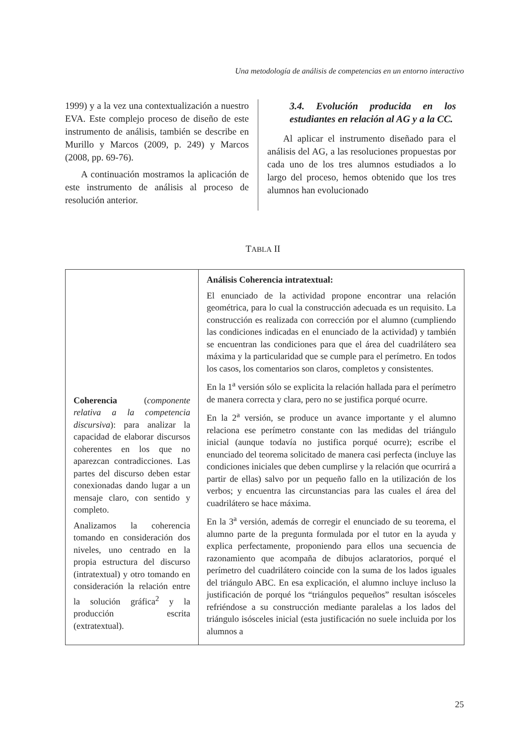Una metodología de análisis de competencias en un entorno interactivo
1999) y a la vez una contextualización a nuestro EVA. Este complejo proceso de diseño de este instrumento de análisis, también se describe en Murillo y Marcos (2009, p. 249) y Marcos (2008, pp. 69-76).
A continuación mostramos la aplicación de este instrumento de análisis al proceso de resolución anterior.
3.4. Evolución producida en los estudiantes en relación al AG y a la CC.
Al aplicar el instrumento diseñado para el análisis del AG, a las resoluciones propuestas por cada uno de los tres alumnos estudiados a lo largo del proceso, hemos obtenido que los tres alumnos han evolucionado
TABLA II
| Coherencia ( componente relativa a la competencia discursiva ): para analizar la capacidad de elaborar discursos coherentes en los que no aparezcan contradicciones. Las partes del discurso deben estar conexionadas dando lugar a un mensaje claro, con sentido y completo. Analizamos la coherencia tomando en consideración dos niveles, uno centrado en la propia estructura del discurso (intratextual) y otro tomando en consideración la relación entre la solución gráfica<sup>2</sup> y la producción escrita (extratextual). | Análisis Coherencia intratextual: El enunciado de la actividad propone encontrar una relación geométrica, para lo cual la construcción adecuada es un requisito. La construcción es realizada con corrección por el alumno (cumpliendo las condiciones indicadas en el enunciado de la actividad) y también se encuentran las condiciones para que el área del cuadrilátero sea máxima y la particularidad que se cumple para el perímetro. En todos los casos, los comentarios son claros, completos y consistentes. En la 1<sup>a</sup> versión sólo se explicita la relación hallada para el perímetro de manera correcta y clara, pero no se justifica porqué ocurre. En la 2<sup>a</sup> versión, se produce un avance importante y el alumno relaciona ese perímetro constante con las medidas del triángulo inicial (aunque todavía no justifica porqué ocurre); escribe el enunciado del teorema solicitado de manera casi perfecta (incluye las condiciones iniciales que deben cumplirse y la relación que ocurrirá a partir de ellas) salvo por un pequeño fallo en la utilización de los verbos; y encuentra las circunstancias para las cuales el área del cuadrilátero se hace máxima. En la 3<sup>a</sup> versión, además de corregir el enunciado de su teorema, el alumno parte de la pregunta formulada por el tutor en la ayuda y explica perfectamente, proponiendo para ellos una secuencia de razonamiento que acompaña de dibujos aclaratorios, porqué el perímetro del cuadrilátero coincide con la suma de los lados iguales del triángulo ABC. En esa explicación, el alumno incluye incluso la justificación de porqué los “triángulos pequeños” resultan isósceles refriéndose a su construcción mediante paralelas a los lados del triángulo isósceles inicial (esta justificación no suele incluida por los alumnos a |
25